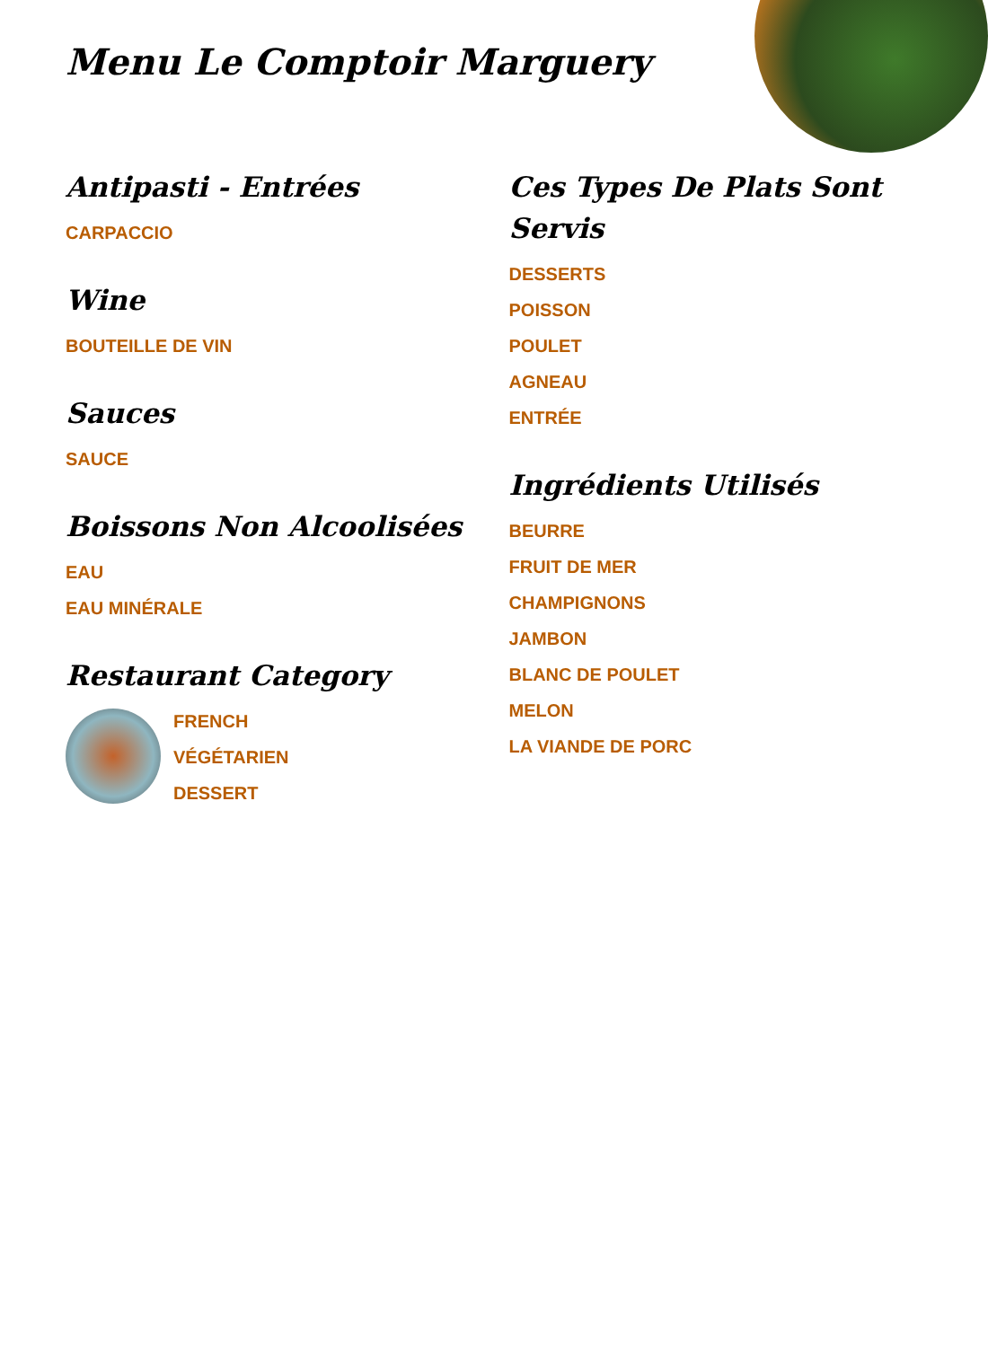Menu Le Comptoir Marguery
Antipasti - Entrées
CARPACCIO
Wine
BOUTEILLE DE VIN
Sauces
SAUCE
Boissons Non Alcoolisées
EAU
EAU MINÉRALE
Restaurant Category
FRENCH
VÉGÉTARIEN
DESSERT
Ces Types De Plats Sont Servis
DESSERTS
POISSON
POULET
AGNEAU
ENTRÉE
Ingrédients Utilisés
BEURRE
FRUIT DE MER
CHAMPIGNONS
JAMBON
BLANC DE POULET
MELON
LA VIANDE DE PORC